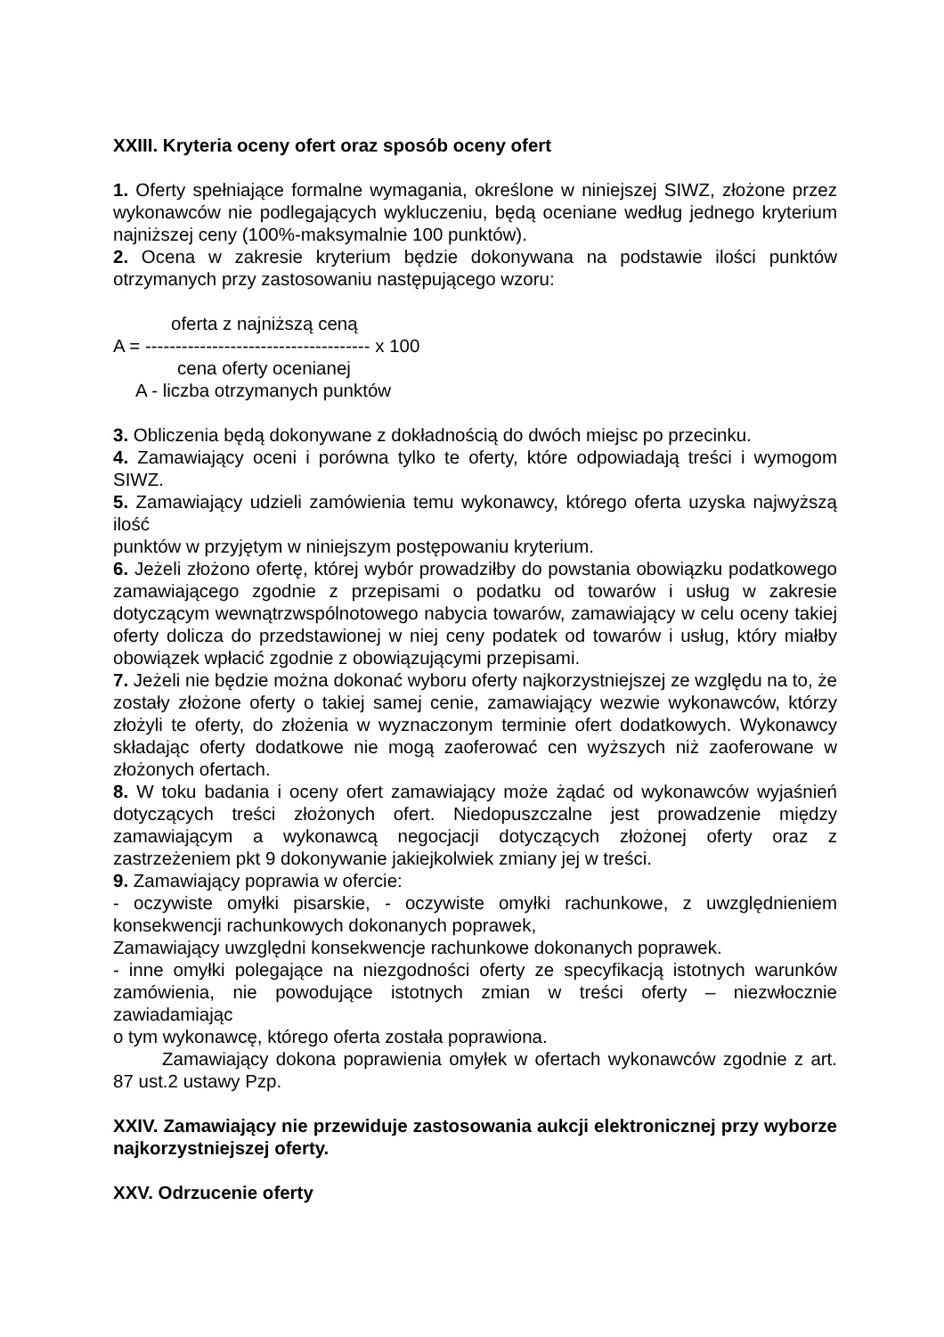XXIII. Kryteria oceny ofert oraz sposób oceny ofert
1. Oferty spełniające formalne wymagania, określone w niniejszej SIWZ, złożone przez wykonawców nie podlegających wykluczeniu, będą oceniane według jednego kryterium najniższej ceny (100%-maksymalnie 100 punktów).
2. Ocena w zakresie kryterium będzie dokonywana na podstawie ilości punktów otrzymanych przy zastosowaniu następującego wzoru:
oferta z najniższą ceną
A = ------------------------------------- x 100
cena oferty ocenianej
A - liczba otrzymanych punktów
3. Obliczenia będą dokonywane z dokładnością do dwóch miejsc po przecinku.
4. Zamawiający oceni i porówna tylko te oferty, które odpowiadają treści i wymogom SIWZ.
5. Zamawiający udzieli zamówienia temu wykonawcy, którego oferta uzyska najwyższą ilość
punktów w przyjętym w niniejszym postępowaniu kryterium.
6. Jeżeli złożono ofertę, której wybór prowadziłby do powstania obowiązku podatkowego zamawiającego zgodnie z przepisami o podatku od towarów i usług w zakresie dotyczącym wewnątrzwspólnotowego nabycia towarów, zamawiający w celu oceny takiej oferty dolicza do przedstawionej w niej ceny podatek od towarów i usług, który miałby obowiązek wpłacić zgodnie z obowiązującymi przepisami.
7. Jeżeli nie będzie można dokonać wyboru oferty najkorzystniejszej ze względu na to, że zostały złożone oferty o takiej samej cenie, zamawiający wezwie wykonawców, którzy złożyli te oferty, do złożenia w wyznaczonym terminie ofert dodatkowych. Wykonawcy składając oferty dodatkowe nie mogą zaoferować cen wyższych niż zaoferowane w złożonych ofertach.
8. W toku badania i oceny ofert zamawiający może żądać od wykonawców wyjaśnień dotyczących treści złożonych ofert. Niedopuszczalne jest prowadzenie między zamawiającym a wykonawcą negocjacji dotyczących złożonej oferty oraz z zastrzeżeniem pkt 9 dokonywanie jakiejkolwiek zmiany jej w treści.
9. Zamawiający poprawia w ofercie:
- oczywiste omyłki pisarskie, - oczywiste omyłki rachunkowe, z uwzględnieniem konsekwencji rachunkowych dokonanych poprawek,
Zamawiający uwzględni konsekwencje rachunkowe dokonanych poprawek.
- inne omyłki polegające na niezgodności oferty ze specyfikacją istotnych warunków zamówienia, nie powodujące istotnych zmian w treści oferty – niezwłocznie zawiadamiając
o tym wykonawcę, którego oferta została poprawiona.
Zamawiający dokona poprawienia omyłek w ofertach wykonawców zgodnie z art. 87 ust.2 ustawy Pzp.
XXIV. Zamawiający nie przewiduje zastosowania aukcji elektronicznej przy wyborze najkorzystniejszej oferty.
XXV. Odrzucenie oferty